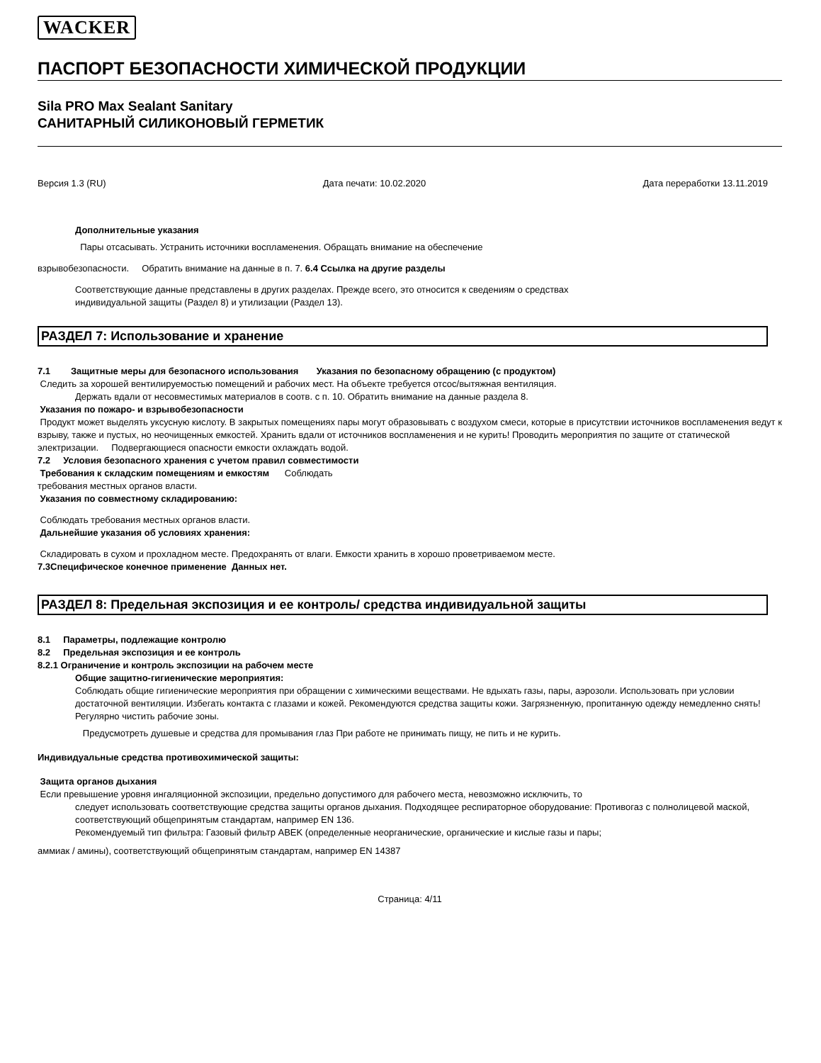WACKER
ПАСПОРТ БЕЗОПАСНОСТИ ХИМИЧЕСКОЙ ПРОДУКЦИИ
Sila PRO Max Sealant Sanitary
САНИТАРНЫЙ СИЛИКОНОВЫЙ ГЕРМЕТИК
Версия 1.3 (RU) Дата печати: 10.02.2020 Дата переработки 13.11.2019
Дополнительные указания
Пары отсасывать. Устранить источники воспламенения. Обращать внимание на обеспечение
взрывобезопасности. Обратить внимание на данные в п. 7. 6.4 Ссылка на другие разделы
Соответствующие данные представлены в других разделах. Прежде всего, это относится к сведениям о средствах
индивидуальной защиты (Раздел 8) и утилизации (Раздел 13).
РАЗДЕЛ 7: Использование и хранение
7.1 Защитные меры для безопасного использования Указания по безопасному обращению (с продуктом)
Следить за хорошей вентилируемостью помещений и рабочих мест. На объекте требуется отсос/вытяжная вентиляция.
Держать вдали от несовместимых материалов в соотв. с п. 10. Обратить внимание на данные раздела 8.
Указания по пожаро- и взрывобезопасности
Продукт может выделять уксусную кислоту. В закрытых помещениях пары могут образовывать с воздухом смеси, которые в присутствии источников воспламенения ведут к взрыву, также и пустых, но неочищенных емкостей. Хранить вдали от источников воспламенения и не курить! Проводить мероприятия по защите от статической электризации. Подвергающиеся опасности емкости охлаждать водой.
7.2 Условия безопасного хранения с учетом правил совместимости
Требования к складским помещениям и емкостям Соблюдать
требования местных органов власти.
Указания по совместному складированию:
Соблюдать требования местных органов власти.
Дальнейшие указания об условиях хранения:
Складировать в сухом и прохладном месте. Предохранять от влаги. Емкости хранить в хорошо проветриваемом месте.
7.3Специфическое конечное применение Данных нет.
РАЗДЕЛ 8: Предельная экспозиция и ее контроль/ средства индивидуальной защиты
8.1 Параметры, подлежащие контролю
8.2 Предельная экспозиция и ее контроль
8.2.1 Ограничение и контроль экспозиции на рабочем месте
Общие защитно-гигиенические мероприятия:
Соблюдать общие гигиенические мероприятия при обращении с химическими веществами. Не вдыхать газы, пары, аэрозоли. Использовать при условии достаточной вентиляции. Избегать контакта с глазами и кожей. Рекомендуются средства защиты кожи. Загрязненную, пропитанную одежду немедленно снять! Регулярно чистить рабочие зоны.
Предусмотреть душевые и средства для промывания глаз При работе не принимать пищу, не пить и не курить.
Индивидуальные средства противохимической защиты:
Защита органов дыхания
Если превышение уровня ингаляционной экспозиции, предельно допустимого для рабочего места, невозможно исключить, то
следует использовать соответствующие средства защиты органов дыхания. Подходящее респираторное оборудование: Противогаз с полнолицевой маской, соответствующий общепринятым стандартам, например EN 136.
Рекомендуемый тип фильтра: Газовый фильтр ABEK (определенные неорганические, органические и кислые газы и пары;
аммиак / амины), соответствующий общепринятым стандартам, например EN 14387
Страница: 4/11